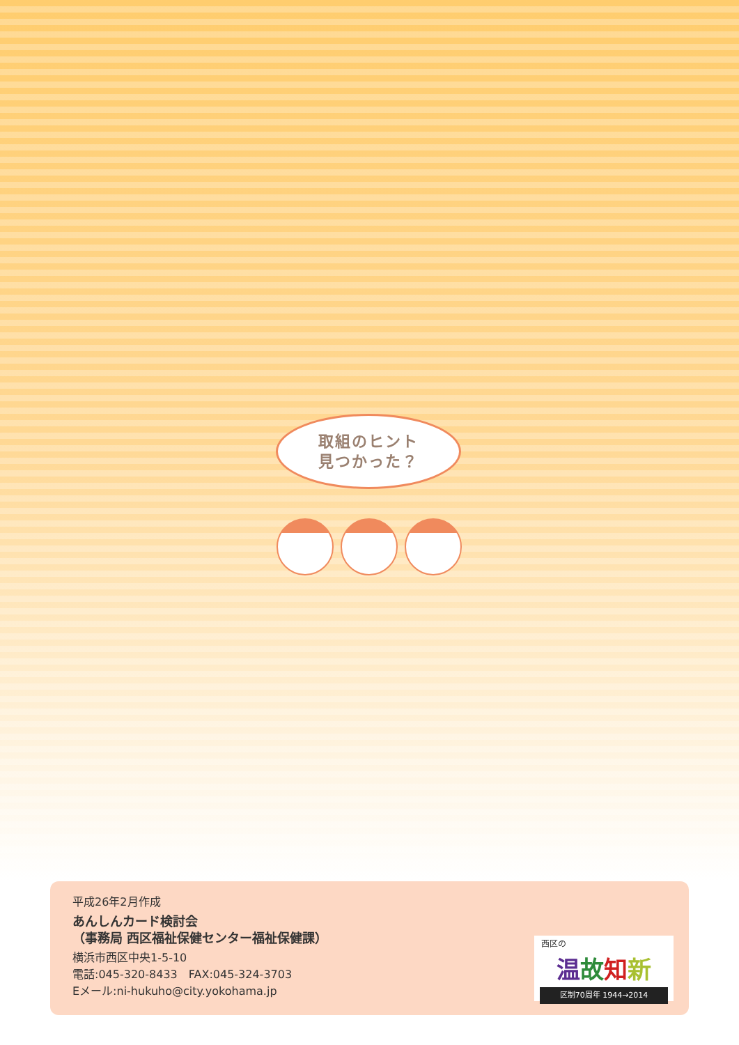取組のヒント
見つかった？
平成26年2月作成
あんしんカード検討会
（事務局 西区福祉保健センター福祉保健課）
横浜市西区中央1-5-10
電話:045-320-8433　FAX:045-324-3703
Eメール:ni-hukuho@city.yokohama.jp
西区の
温故知新
区制70周年 1944→2014